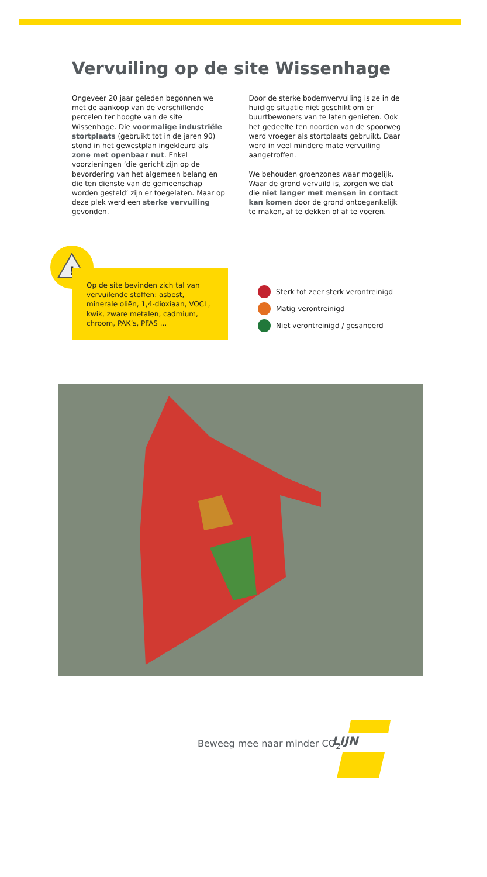Vervuiling op de site Wissenhage
Ongeveer 20 jaar geleden begonnen we met de aankoop van de verschillende percelen ter hoogte van de site Wissenhage. Die voormalige industriële stortplaats (gebruikt tot in de jaren 90) stond in het gewestplan ingekleurd als zone met openbaar nut. Enkel voorzieningen ‘die gericht zijn op de bevordering van het algemeen belang en die ten dienste van de gemeenschap worden gesteld’ zijn er toegelaten. Maar op deze plek werd een sterke vervuiling gevonden.
Door de sterke bodemvervuiling is ze in de huidige situatie niet geschikt om er buurtbewoners van te laten genieten. Ook het gedeelte ten noorden van de spoorweg werd vroeger als stortplaats gebruikt. Daar werd in veel mindere mate vervuiling aangetroffen.
We behouden groenzones waar mogelijk. Waar de grond vervuild is, zorgen we dat die niet langer met mensen in contact kan komen door de grond ontoegankelijk te maken, af te dekken of af te voeren.
!
Op de site bevinden zich tal van vervuilende stoffen: asbest, minerale oliën, 1,4-dioxiaan, VOCL, kwik, zware metalen, cadmium, chroom, PAK’s, PFAS ...
Sterk tot zeer sterk verontreinigd
Matig verontreinigd
Niet verontreinigd / gesaneerd
Beweeg mee naar minder CO<sub>2</sub>
LIJN